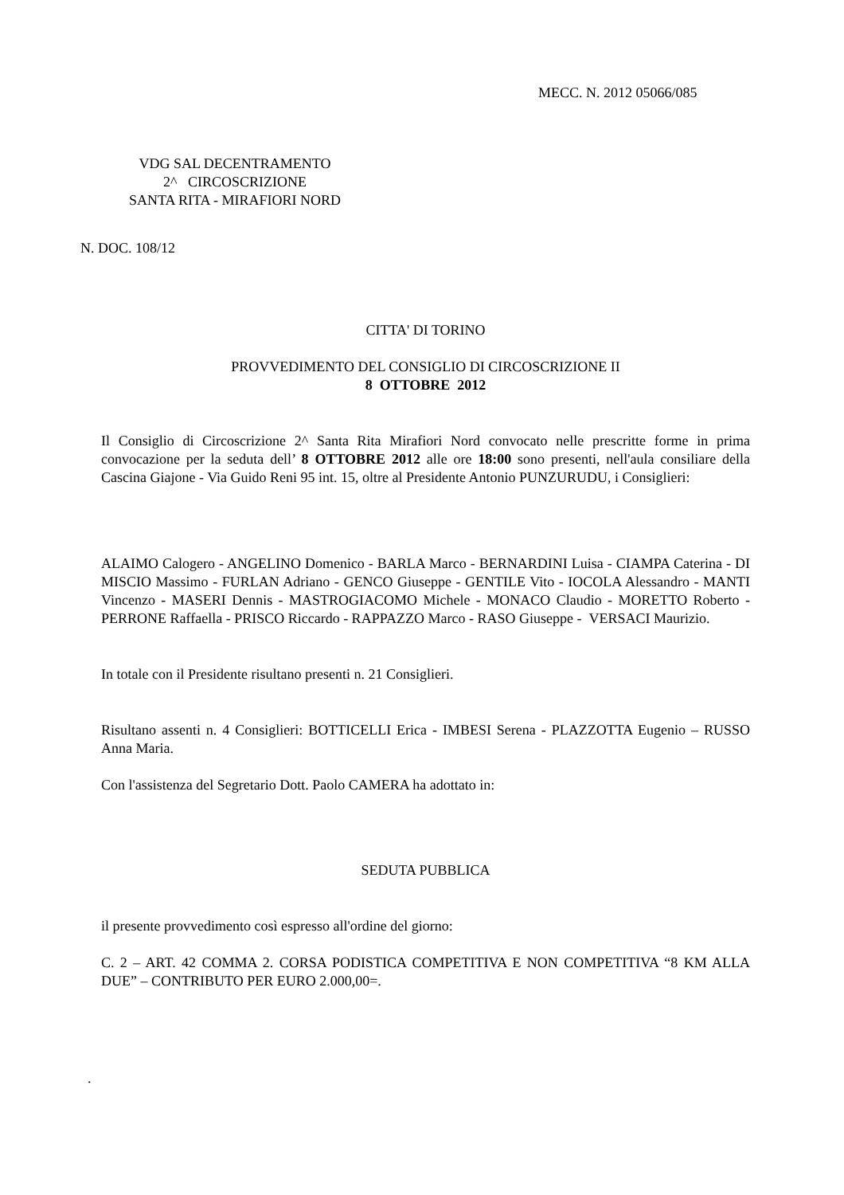MECC. N. 2012 05066/085
VDG SAL DECENTRAMENTO
2^ CIRCOSCRIZIONE
SANTA RITA - MIRAFIORI NORD
N. DOC. 108/12
CITTA' DI TORINO
PROVVEDIMENTO DEL CONSIGLIO DI CIRCOSCRIZIONE II
8 OTTOBRE 2012
Il Consiglio di Circoscrizione 2^ Santa Rita Mirafiori Nord convocato nelle prescritte forme in prima convocazione per la seduta dell’ 8 OTTOBRE 2012 alle ore 18:00 sono presenti, nell'aula consiliare della Cascina Giajone - Via Guido Reni 95 int. 15, oltre al Presidente Antonio PUNZURUDU, i Consiglieri:
ALAIMO Calogero - ANGELINO Domenico - BARLA Marco - BERNARDINI Luisa - CIAMPA Caterina - DI MISCIO Massimo - FURLAN Adriano - GENCO Giuseppe - GENTILE Vito - IOCOLA Alessandro - MANTI Vincenzo - MASERI Dennis - MASTROGIACOMO Michele - MONACO Claudio - MORETTO Roberto - PERRONE Raffaella - PRISCO Riccardo - RAPPAZZO Marco - RASO Giuseppe - VERSACI Maurizio.
In totale con il Presidente risultano presenti n. 21 Consiglieri.
Risultano assenti n. 4 Consiglieri: BOTTICELLI Erica - IMBESI Serena - PLAZZOTTA Eugenio – RUSSO Anna Maria.
Con l'assistenza del Segretario Dott. Paolo CAMERA ha adottato in:
SEDUTA PUBBLICA
il presente provvedimento così espresso all'ordine del giorno:
C. 2 – ART. 42 COMMA 2. CORSA PODISTICA COMPETITIVA E NON COMPETITIVA “8 KM ALLA DUE” – CONTRIBUTO PER EURO 2.000,00=.
.